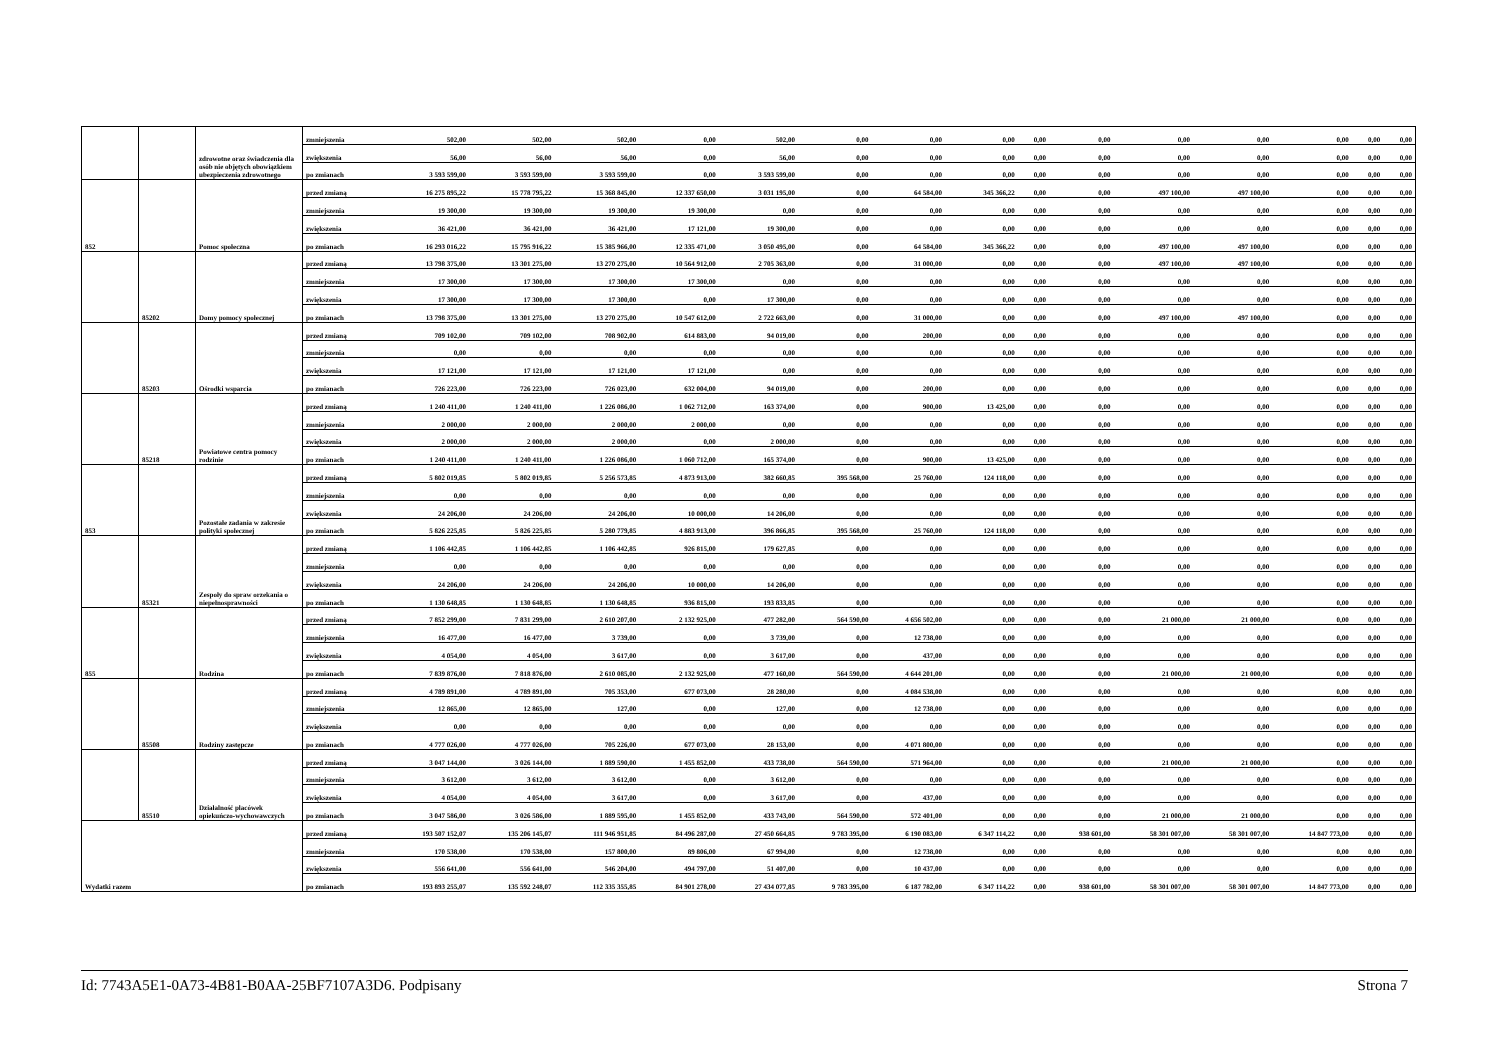| | | zdrowotne oraz świadczenia dla osób nie objętych obowiązkiem ubezpieczenia zdrowotnego | zmniejszenia | 502,00 | 502,00 | 502,00 | 0,00 | 502,00 | 0,00 | 0,00 | 0,00 | 0,00 | 0,00 | 0,00 | 0,00 | 0,00 | 0,00 | 0,00 |
| | | | zwiększenia | 56,00 | 56,00 | 56,00 | 0,00 | 56,00 | 0,00 | 0,00 | 0,00 | 0,00 | 0,00 | 0,00 | 0,00 | 0,00 | 0,00 | 0,00 |
| | | | po zmianach | 3 593 599,00 | 3 593 599,00 | 3 593 599,00 | 0,00 | 3 593 599,00 | 0,00 | 0,00 | 0,00 | 0,00 | 0,00 | 0,00 | 0,00 | 0,00 | 0,00 | 0,00 |
| 852 | | Pomoc społeczna | przed zmianą | 16 275 895,22 | 15 778 795,22 | 15 368 845,00 | 12 337 650,00 | 3 031 195,00 | 0,00 | 64 584,00 | 345 366,22 | 0,00 | 0,00 | 497 100,00 | 497 100,00 | 0,00 | 0,00 | 0,00 |
| | | | zmniejszenia | 19 300,00 | 19 300,00 | 19 300,00 | 19 300,00 | 0,00 | 0,00 | 0,00 | 0,00 | 0,00 | 0,00 | 0,00 | 0,00 | 0,00 | 0,00 | 0,00 |
| | | | zwiększenia | 36 421,00 | 36 421,00 | 36 421,00 | 17 121,00 | 19 300,00 | 0,00 | 0,00 | 0,00 | 0,00 | 0,00 | 0,00 | 0,00 | 0,00 | 0,00 | 0,00 |
| | | | po zmianach | 16 293 016,22 | 15 795 916,22 | 15 385 966,00 | 12 335 471,00 | 3 050 495,00 | 0,00 | 64 584,00 | 345 366,22 | 0,00 | 0,00 | 497 100,00 | 497 100,00 | 0,00 | 0,00 | 0,00 |
| | 85202 | Domy pomocy społecznej | przed zmianą | 13 798 375,00 | 13 301 275,00 | 13 270 275,00 | 10 564 912,00 | 2 705 363,00 | 0,00 | 31 000,00 | 0,00 | 0,00 | 0,00 | 497 100,00 | 497 100,00 | 0,00 | 0,00 | 0,00 |
| | | | zmniejszenia | 17 300,00 | 17 300,00 | 17 300,00 | 17 300,00 | 0,00 | 0,00 | 0,00 | 0,00 | 0,00 | 0,00 | 0,00 | 0,00 | 0,00 | 0,00 | 0,00 |
| | | | zwiększenia | 17 300,00 | 17 300,00 | 17 300,00 | 0,00 | 17 300,00 | 0,00 | 0,00 | 0,00 | 0,00 | 0,00 | 0,00 | 0,00 | 0,00 | 0,00 | 0,00 |
| | | | po zmianach | 13 798 375,00 | 13 301 275,00 | 13 270 275,00 | 10 547 612,00 | 2 722 663,00 | 0,00 | 31 000,00 | 0,00 | 0,00 | 0,00 | 497 100,00 | 497 100,00 | 0,00 | 0,00 | 0,00 |
| | 85203 | Ośrodki wsparcia | przed zmianą | 709 102,00 | 709 102,00 | 708 902,00 | 614 883,00 | 94 019,00 | 0,00 | 200,00 | 0,00 | 0,00 | 0,00 | 0,00 | 0,00 | 0,00 | 0,00 | 0,00 |
| | | | zmniejszenia | 0,00 | 0,00 | 0,00 | 0,00 | 0,00 | 0,00 | 0,00 | 0,00 | 0,00 | 0,00 | 0,00 | 0,00 | 0,00 | 0,00 | 0,00 |
| | | | zwiększenia | 17 121,00 | 17 121,00 | 17 121,00 | 17 121,00 | 0,00 | 0,00 | 0,00 | 0,00 | 0,00 | 0,00 | 0,00 | 0,00 | 0,00 | 0,00 | 0,00 |
| | | | po zmianach | 726 223,00 | 726 223,00 | 726 023,00 | 632 004,00 | 94 019,00 | 0,00 | 200,00 | 0,00 | 0,00 | 0,00 | 0,00 | 0,00 | 0,00 | 0,00 | 0,00 |
| | 85218 | Powiatowe centra pomocy rodzinie | przed zmianą | 1 240 411,00 | 1 240 411,00 | 1 226 086,00 | 1 062 712,00 | 163 374,00 | 0,00 | 900,00 | 13 425,00 | 0,00 | 0,00 | 0,00 | 0,00 | 0,00 | 0,00 | 0,00 |
| | | | zmniejszenia | 2 000,00 | 2 000,00 | 2 000,00 | 2 000,00 | 0,00 | 0,00 | 0,00 | 0,00 | 0,00 | 0,00 | 0,00 | 0,00 | 0,00 | 0,00 | 0,00 |
| | | | zwiększenia | 2 000,00 | 2 000,00 | 2 000,00 | 0,00 | 2 000,00 | 0,00 | 0,00 | 0,00 | 0,00 | 0,00 | 0,00 | 0,00 | 0,00 | 0,00 | 0,00 |
| | | | po zmianach | 1 240 411,00 | 1 240 411,00 | 1 226 086,00 | 1 060 712,00 | 165 374,00 | 0,00 | 900,00 | 13 425,00 | 0,00 | 0,00 | 0,00 | 0,00 | 0,00 | 0,00 | 0,00 |
| 853 | | Pozostałe zadania w zakresie polityki społecznej | przed zmianą | 5 802 019,85 | 5 802 019,85 | 5 256 573,85 | 4 873 913,00 | 382 660,85 | 395 568,00 | 25 760,00 | 124 118,00 | 0,00 | 0,00 | 0,00 | 0,00 | 0,00 | 0,00 | 0,00 |
| | | | zmniejszenia | 0,00 | 0,00 | 0,00 | 0,00 | 0,00 | 0,00 | 0,00 | 0,00 | 0,00 | 0,00 | 0,00 | 0,00 | 0,00 | 0,00 | 0,00 |
| | | | zwiększenia | 24 206,00 | 24 206,00 | 24 206,00 | 10 000,00 | 14 206,00 | 0,00 | 0,00 | 0,00 | 0,00 | 0,00 | 0,00 | 0,00 | 0,00 | 0,00 | 0,00 |
| | | | po zmianach | 5 826 225,85 | 5 826 225,85 | 5 280 779,85 | 4 883 913,00 | 396 866,85 | 395 568,00 | 25 760,00 | 124 118,00 | 0,00 | 0,00 | 0,00 | 0,00 | 0,00 | 0,00 | 0,00 |
| | 85321 | Zespoły do spraw orzekania o niepełnosprawności | przed zmianą | 1 106 442,85 | 1 106 442,85 | 1 106 442,85 | 926 815,00 | 179 627,85 | 0,00 | 0,00 | 0,00 | 0,00 | 0,00 | 0,00 | 0,00 | 0,00 | 0,00 | 0,00 |
| | | | zmniejszenia | 0,00 | 0,00 | 0,00 | 0,00 | 0,00 | 0,00 | 0,00 | 0,00 | 0,00 | 0,00 | 0,00 | 0,00 | 0,00 | 0,00 | 0,00 |
| | | | zwiększenia | 24 206,00 | 24 206,00 | 24 206,00 | 10 000,00 | 14 206,00 | 0,00 | 0,00 | 0,00 | 0,00 | 0,00 | 0,00 | 0,00 | 0,00 | 0,00 | 0,00 |
| | | | po zmianach | 1 130 648,85 | 1 130 648,85 | 1 130 648,85 | 936 815,00 | 193 833,85 | 0,00 | 0,00 | 0,00 | 0,00 | 0,00 | 0,00 | 0,00 | 0,00 | 0,00 | 0,00 |
| 855 | | Rodzina | przed zmianą | 7 852 299,00 | 7 831 299,00 | 2 610 207,00 | 2 132 925,00 | 477 282,00 | 564 590,00 | 4 656 502,00 | 0,00 | 0,00 | 0,00 | 21 000,00 | 21 000,00 | 0,00 | 0,00 | 0,00 |
| | | | zmniejszenia | 16 477,00 | 16 477,00 | 3 739,00 | 0,00 | 3 739,00 | 0,00 | 12 738,00 | 0,00 | 0,00 | 0,00 | 0,00 | 0,00 | 0,00 | 0,00 | 0,00 |
| | | | zwiększenia | 4 054,00 | 4 054,00 | 3 617,00 | 0,00 | 3 617,00 | 0,00 | 437,00 | 0,00 | 0,00 | 0,00 | 0,00 | 0,00 | 0,00 | 0,00 | 0,00 |
| | | | po zmianach | 7 839 876,00 | 7 818 876,00 | 2 610 085,00 | 2 132 925,00 | 477 160,00 | 564 590,00 | 4 644 201,00 | 0,00 | 0,00 | 0,00 | 21 000,00 | 21 000,00 | 0,00 | 0,00 | 0,00 |
| | 85508 | Rodziny zastępcze | przed zmianą | 4 789 891,00 | 4 789 891,00 | 705 353,00 | 677 073,00 | 28 280,00 | 0,00 | 4 084 538,00 | 0,00 | 0,00 | 0,00 | 0,00 | 0,00 | 0,00 | 0,00 | 0,00 |
| | | | zmniejszenia | 12 865,00 | 12 865,00 | 127,00 | 0,00 | 127,00 | 0,00 | 12 738,00 | 0,00 | 0,00 | 0,00 | 0,00 | 0,00 | 0,00 | 0,00 | 0,00 |
| | | | zwiększenia | 0,00 | 0,00 | 0,00 | 0,00 | 0,00 | 0,00 | 0,00 | 0,00 | 0,00 | 0,00 | 0,00 | 0,00 | 0,00 | 0,00 | 0,00 |
| | | | po zmianach | 4 777 026,00 | 4 777 026,00 | 705 226,00 | 677 073,00 | 28 153,00 | 0,00 | 4 071 800,00 | 0,00 | 0,00 | 0,00 | 0,00 | 0,00 | 0,00 | 0,00 | 0,00 |
| | 85510 | Działalność placówek opiekuńczo-wychowawczych | przed zmianą | 3 047 144,00 | 3 026 144,00 | 1 889 590,00 | 1 455 852,00 | 433 738,00 | 564 590,00 | 571 964,00 | 0,00 | 0,00 | 0,00 | 21 000,00 | 21 000,00 | 0,00 | 0,00 | 0,00 |
| | | | zmniejszenia | 3 612,00 | 3 612,00 | 3 612,00 | 0,00 | 3 612,00 | 0,00 | 0,00 | 0,00 | 0,00 | 0,00 | 0,00 | 0,00 | 0,00 | 0,00 | 0,00 |
| | | | zwiększenia | 4 054,00 | 4 054,00 | 3 617,00 | 0,00 | 3 617,00 | 0,00 | 437,00 | 0,00 | 0,00 | 0,00 | 0,00 | 0,00 | 0,00 | 0,00 | 0,00 |
| | | | po zmianach | 3 047 586,00 | 3 026 586,00 | 1 889 595,00 | 1 455 852,00 | 433 743,00 | 564 590,00 | 572 401,00 | 0,00 | 0,00 | 0,00 | 21 000,00 | 21 000,00 | 0,00 | 0,00 | 0,00 |
| Wydatki razem | | | przed zmianą | 193 507 152,07 | 135 206 145,07 | 111 946 951,85 | 84 496 287,00 | 27 450 664,85 | 9 783 395,00 | 6 190 083,00 | 6 347 114,22 | 0,00 | 938 601,00 | 58 301 007,00 | 58 301 007,00 | 14 847 773,00 | 0,00 | 0,00 |
| | | | zmniejszenia | 170 538,00 | 170 538,00 | 157 800,00 | 89 806,00 | 67 994,00 | 0,00 | 12 738,00 | 0,00 | 0,00 | 0,00 | 0,00 | 0,00 | 0,00 | 0,00 | 0,00 |
| | | | zwiększenia | 556 641,00 | 556 641,00 | 546 204,00 | 494 797,00 | 51 407,00 | 0,00 | 10 437,00 | 0,00 | 0,00 | 0,00 | 0,00 | 0,00 | 0,00 | 0,00 | 0,00 |
| | | | po zmianach | 193 893 255,07 | 135 592 248,07 | 112 335 355,85 | 84 901 278,00 | 27 434 077,85 | 9 783 395,00 | 6 187 782,00 | 6 347 114,22 | 0,00 | 938 601,00 | 58 301 007,00 | 58 301 007,00 | 14 847 773,00 | 0,00 | 0,00 |
Id: 7743A5E1-0A73-4B81-B0AA-25BF7107A3D6. Podpisany Strona 7